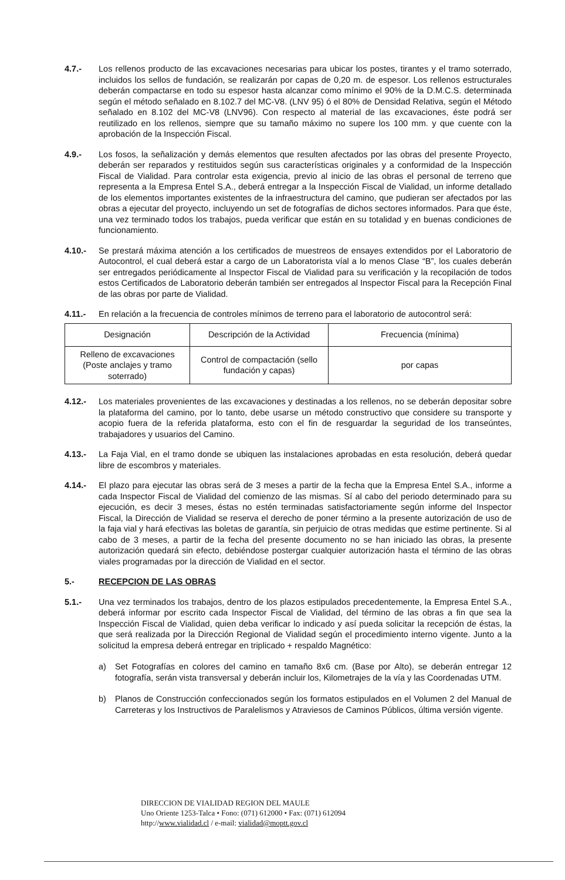4.7.- Los rellenos producto de las excavaciones necesarias para ubicar los postes, tirantes y el tramo soterrado, incluidos los sellos de fundación, se realizarán por capas de 0,20 m. de espesor. Los rellenos estructurales deberán compactarse en todo su espesor hasta alcanzar como mínimo el 90% de la D.M.C.S. determinada según el método señalado en 8.102.7 del MC-V8. (LNV 95) ó el 80% de Densidad Relativa, según el Método señalado en 8.102 del MC-V8 (LNV96). Con respecto al material de las excavaciones, éste podrá ser reutilizado en los rellenos, siempre que su tamaño máximo no supere los 100 mm. y que cuente con la aprobación de la Inspección Fiscal.
4.9.- Los fosos, la señalización y demás elementos que resulten afectados por las obras del presente Proyecto, deberán ser reparados y restituidos según sus características originales y a conformidad de la Inspección Fiscal de Vialidad. Para controlar esta exigencia, previo al inicio de las obras el personal de terreno que representa a la Empresa Entel S.A., deberá entregar a la Inspección Fiscal de Vialidad, un informe detallado de los elementos importantes existentes de la infraestructura del camino, que pudieran ser afectados por las obras a ejecutar del proyecto, incluyendo un set de fotografías de dichos sectores informados. Para que éste, una vez terminado todos los trabajos, pueda verificar que están en su totalidad y en buenas condiciones de funcionamiento.
4.10.- Se prestará máxima atención a los certificados de muestreos de ensayes extendidos por el Laboratorio de Autocontrol, el cual deberá estar a cargo de un Laboratorista víal a lo menos Clase “B”, los cuales deberán ser entregados periódicamente al Inspector Fiscal de Vialidad para su verificación y la recopilación de todos estos Certificados de Laboratorio deberán también ser entregados al Inspector Fiscal para la Recepción Final de las obras por parte de Vialidad.
4.11.- En relación a la frecuencia de controles mínimos de terreno para el laboratorio de autocontrol será:
| Designación | Descripción de la Actividad | Frecuencia (mínima) |
| Relleno de excavaciones (Poste anclajes y tramo soterrado) | Control de compactación (sello fundación y capas) | por capas |
4.12.- Los materiales provenientes de las excavaciones y destinadas a los rellenos, no se deberán depositar sobre la plataforma del camino, por lo tanto, debe usarse un método constructivo que considere su transporte y acopio fuera de la referida plataforma, esto con el fin de resguardar la seguridad de los transeúntes, trabajadores y usuarios del Camino.
4.13.- La Faja Vial, en el tramo donde se ubiquen las instalaciones aprobadas en esta resolución, deberá quedar libre de escombros y materiales.
4.14.- El plazo para ejecutar las obras será de 3 meses a partir de la fecha que la Empresa Entel S.A., informe a cada Inspector Fiscal de Vialidad del comienzo de las mismas. Sí al cabo del periodo determinado para su ejecución, es decir 3 meses, éstas no estén terminadas satisfactoriamente según informe del Inspector Fiscal, la Dirección de Vialidad se reserva el derecho de poner término a la presente autorización de uso de la faja vial y hará efectivas las boletas de garantía, sin perjuicio de otras medidas que estime pertinente. Si al cabo de 3 meses, a partir de la fecha del presente documento no se han iniciado las obras, la presente autorización quedará sin efecto, debiéndose postergar cualquier autorización hasta el término de las obras viales programadas por la dirección de Vialidad en el sector.
5.- RECEPCION DE LAS OBRAS
5.1.- Una vez terminados los trabajos, dentro de los plazos estipulados precedentemente, la Empresa Entel S.A., deberá informar por escrito cada Inspector Fiscal de Vialidad, del término de las obras a fin que sea la Inspección Fiscal de Vialidad, quien deba verificar lo indicado y así pueda solicitar la recepción de éstas, la que será realizada por la Dirección Regional de Vialidad según el procedimiento interno vigente. Junto a la solicitud la empresa deberá entregar en triplicado + respaldo Magnético:
a) Set Fotografías en colores del camino en tamaño 8x6 cm. (Base por Alto), se deberán entregar 12 fotografía, serán vista transversal y deberán incluir los, Kilometrajes de la vía y las Coordenadas UTM.
b) Planos de Construcción confeccionados según los formatos estipulados en el Volumen 2 del Manual de Carreteras y los Instructivos de Paralelismos y Atraviesos de Caminos Públicos, última versión vigente.
DIRECCION DE VIALIDAD REGION DEL MAULE
Uno Oriente 1253-Talca • Fono: (071) 612000 • Fax: (071) 612094
http://www.vialidad.cl / e-mail: vialidad@moptt.gov.cl